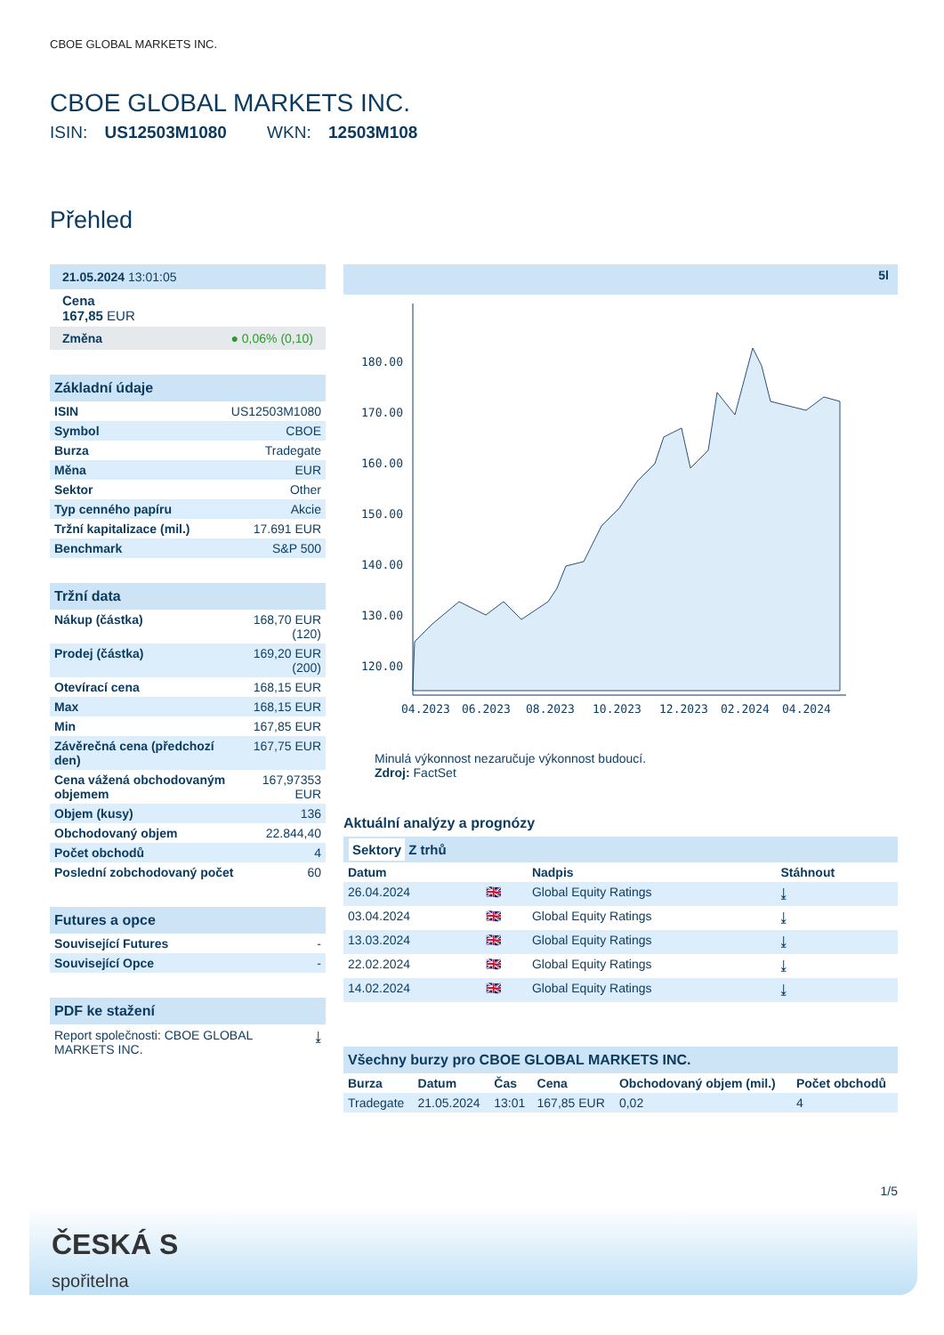CBOE GLOBAL MARKETS INC.
CBOE GLOBAL MARKETS INC.
ISIN: US12503M1080 WKN: 12503M108
Přehled
21.05.2024 13:01:05
Cena
167,85 EUR
Změna ● 0,06% (0,10)
Základní údaje
| ISIN | US12503M1080 |
| Symbol | CBOE |
| Burza | Tradegate |
| Měna | EUR |
| Sektor | Other |
| Typ cenného papíru | Akcie |
| Tržní kapitalizace (mil.) | 17.691 EUR |
| Benchmark | S&P 500 |
Tržní data
| Nákup (částka) | 168,70 EUR (120) |
| Prodej (částka) | 169,20 EUR (200) |
| Otevírací cena | 168,15 EUR |
| Max | 168,15 EUR |
| Min | 167,85 EUR |
| Závěrečná cena (předchozí den) | 167,75 EUR |
| Cena vážená obchodovaným objemem | 167,97353 EUR |
| Objem (kusy) | 136 |
| Obchodovaný objem | 22.844,40 |
| Počet obchodů | 4 |
| Poslední zobchodovaný počet | 60 |
Futures a opce
| Související Futures | - |
| Související Opce | - |
PDF ke stažení
Report společnosti: CBOE GLOBAL MARKETS INC. ⤓
5l
180.00
170.00
160.00
150.00
140.00
130.00
120.00
04.2023
06.2023
08.2023
10.2023
12.2023
02.2024
04.2024
Minulá výkonnost nezaručuje výkonnost budoucí.
Zdroj: FactSet
Aktuální analýzy a prognózy
Sektory Z trhů
| Datum | | Nadpis | Stáhnout |
| --- | --- | --- | --- |
| 26.04.2024 | 🇬🇧 | Global Equity Ratings | ⤓ |
| 03.04.2024 | 🇬🇧 | Global Equity Ratings | ⤓ |
| 13.03.2024 | 🇬🇧 | Global Equity Ratings | ⤓ |
| 22.02.2024 | 🇬🇧 | Global Equity Ratings | ⤓ |
| 14.02.2024 | 🇬🇧 | Global Equity Ratings | ⤓ |
Všechny burzy pro CBOE GLOBAL MARKETS INC.
| Burza | Datum | Čas | Cena | Obchodovaný objem (mil.) | Počet obchodů |
| --- | --- | --- | --- | --- | --- |
| Tradegate | 21.05.2024 | 13:01 | 167,85 EUR | 0,02 | 4 |
1/5
ČESKÁ S
spořitelna